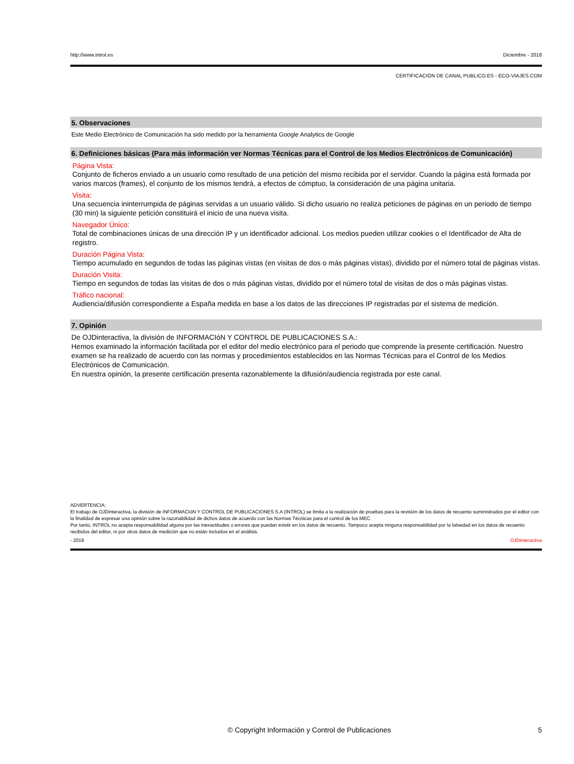http://www.introl.es Diciembre - 2018
CERTIFICACIÓN DE CANAL PUBLICO.ES - ECO-VIAJES.COM
5. Observaciones
Este Medio Electrónico de Comunicación ha sido medido por la herramienta Google Analytics de Google
6. Definiciones básicas (Para más información ver Normas Técnicas para el Control de los Medios Electrónicos de Comunicación)
Página Vista:
Conjunto de ficheros enviado a un usuario como resultado de una petición del mismo recibida por el servidor. Cuando la página está formada por varios marcos (frames), el conjunto de los mismos tendrá, a efectos de cómptuo, la consideración de una página unitaria.
Visita:
Una secuencia ininterrumpida de páginas servidas a un usuario válido. Si dicho usuario no realiza peticiones de páginas en un periodo de tiempo (30 min) la siguiente petición constituirá el inicio de una nueva visita.
Navegador Único:
Total de combinaciones únicas de una dirección IP y un identificador adicional. Los medios pueden utilizar cookies o el Identificador de Alta de registro.
Duración Página Vista:
Tiempo acumulado en segundos de todas las páginas vistas (en visitas de dos o más páginas vistas), dividido por el número total de páginas vistas.
Duración Visita:
Tiempo en segundos de todas las visitas de dos o más páginas vistas, dividido por el número total de visitas de dos o más páginas vistas.
Tráfico nacional:
Audiencia/difusión correspondiente a España medida en base a los datos de las direcciones IP registradas por el sistema de medición.
7. Opinión
De OJDinteractiva, la división de INFORMACIóN Y CONTROL DE PUBLICACIONES S.A.:
Hemos examinado la información facilitada por el editor del medio electrónico para el periodo que comprende la presente certificación. Nuestro examen se ha realizado de acuerdo con las normas y procedimientos establecidos en las Normas Técnicas para el Control de los Medios Electrónicos de Comunicación.
En nuestra opinión, la presente certificación presenta razonablemente la difusión/audiencia registrada por este canal.
ADVERTENCIA:
El trabajo de OJDinteractiva, la división de INFORMACIóN Y CONTROL DE PUBLICACIONES S.A (INTROL) se limita a la realización de pruebas para la revisión de los datos de recuento suministrados por el editor con la finalidad de expresar una opinión sobre la razonabilidad de dichos datos de acuerdo con las Normas Técnicas para el control de los MEC.
Por tanto, INTROL no acepta responsabilidad alguna por las inexactitudes o errores que puedan existir en los datos de recuento. Tampoco acepta ninguna responsabilidad por la falsedad en los datos de recuento recibidos del editor, ni por otros datos de medición que no están incluidos en el análisis.
- 2018 OJDinteractiva
© Copyright Información y Control de Publicaciones 5